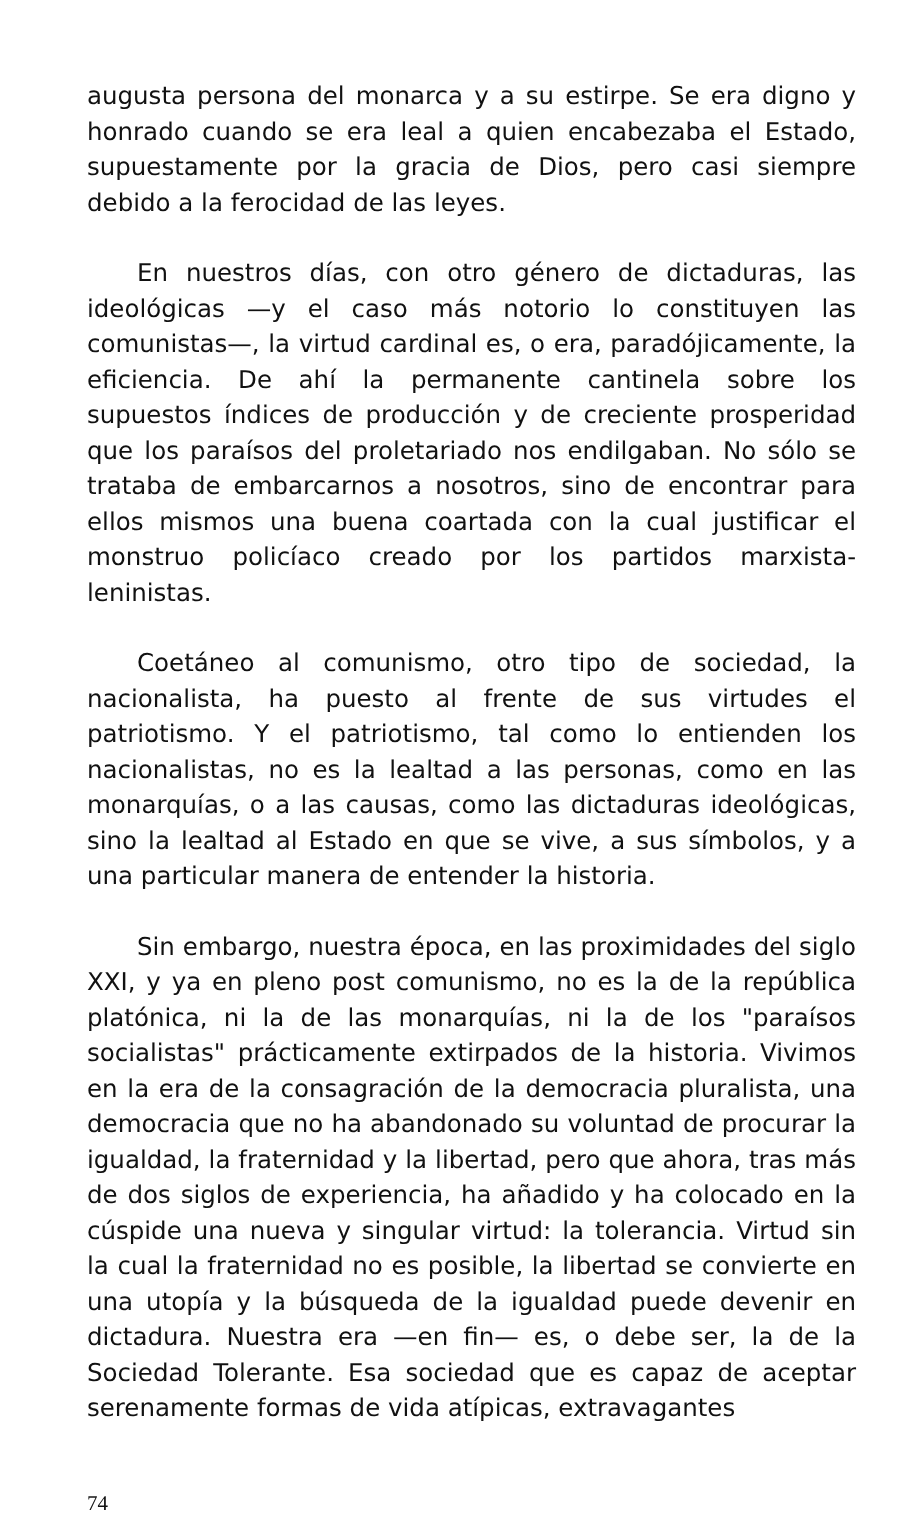augusta persona del monarca y a su estirpe. Se era digno y honrado cuando se era leal a quien encabezaba el Estado, supuestamente por la gracia de Dios, pero casi siempre debido a la ferocidad de las leyes.
En nuestros días, con otro género de dictaduras, las ideológicas —y el caso más notorio lo constituyen las comunistas—, la virtud cardinal es, o era, paradójicamente, la eficiencia. De ahí la permanente cantinela sobre los supuestos índices de producción y de creciente prosperidad que los paraísos del proletariado nos endilgaban. No sólo se trataba de embarcarnos a nosotros, sino de encontrar para ellos mismos una buena coartada con la cual justificar el monstruo policíaco creado por los partidos marxista-leninistas.
Coetáneo al comunismo, otro tipo de sociedad, la nacionalista, ha puesto al frente de sus virtudes el patriotismo. Y el patriotismo, tal como lo entienden los nacionalistas, no es la lealtad a las personas, como en las monarquías, o a las causas, como las dictaduras ideológicas, sino la lealtad al Estado en que se vive, a sus símbolos, y a una particular manera de entender la historia.
Sin embargo, nuestra época, en las proximidades del siglo XXI, y ya en pleno post comunismo, no es la de la república platónica, ni la de las monarquías, ni la de los "paraísos socialistas" prácticamente extirpados de la historia. Vivimos en la era de la consagración de la democracia pluralista, una democracia que no ha abandonado su voluntad de procurar la igualdad, la fraternidad y la libertad, pero que ahora, tras más de dos siglos de experiencia, ha añadido y ha colocado en la cúspide una nueva y singular virtud: la tolerancia. Virtud sin la cual la fraternidad no es posible, la libertad se convierte en una utopía y la búsqueda de la igualdad puede devenir en dictadura. Nuestra era —en fin— es, o debe ser, la de la Sociedad Tolerante. Esa sociedad que es capaz de aceptar serenamente formas de vida atípicas, extravagantes
74